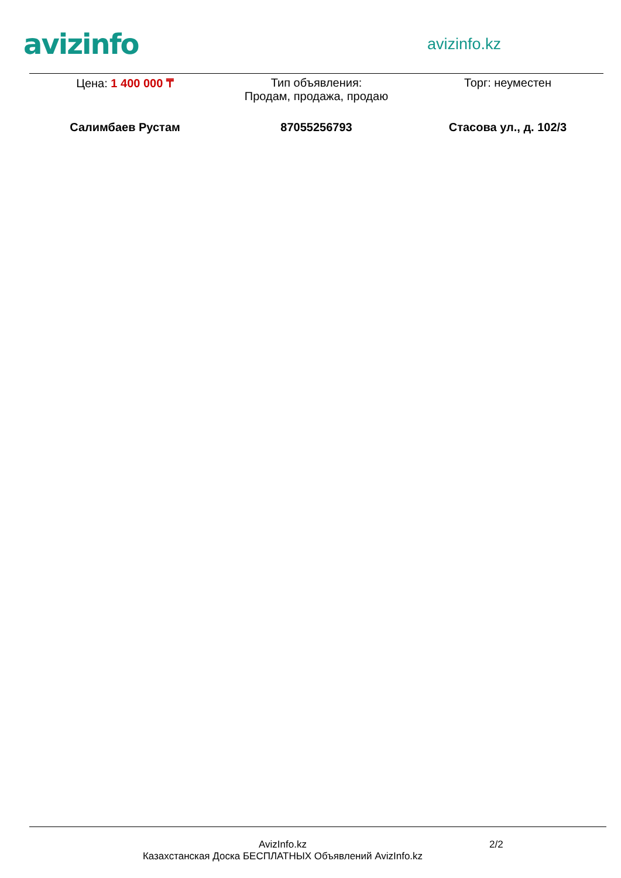avizinfo
avizinfo.kz
Цена: 1 400 000 ₸ Тип объявления:
Продам, продажа, продаю
Торг: неуместен
Салимбаев Рустам 87055256793 Стасова ул., д. 102/3
AvizInfo.kz
Казахстанская Доска БЕСПЛАТНЫХ Объявлений AvizInfo.kz
2/2